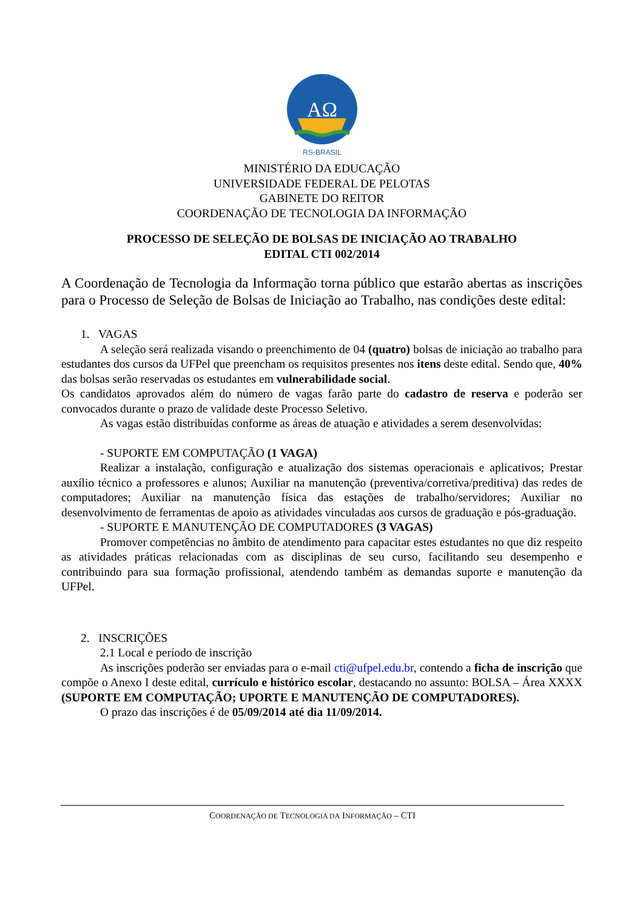AΩ
RS-BRASIL
MINISTÉRIO DA EDUCAÇÃO
UNIVERSIDADE FEDERAL DE PELOTAS
GABINETE DO REITOR
COORDENAÇÃO DE TECNOLOGIA DA INFORMAÇÃO
PROCESSO DE SELEÇÃO DE BOLSAS DE INICIAÇÃO AO TRABALHO
EDITAL CTI 002/2014
A Coordenação de Tecnologia da Informação torna público que estarão abertas as inscrições para o Processo de Seleção de Bolsas de Iniciação ao Trabalho, nas condições deste edital:
1. VAGAS
A seleção será realizada visando o preenchimento de 04 (quatro) bolsas de iniciação ao trabalho para estudantes dos cursos da UFPel que preencham os requisitos presentes nos itens deste edital. Sendo que, 40% das bolsas serão reservadas os estudantes em vulnerabilidade social.
Os candidatos aprovados além do número de vagas farão parte do cadastro de reserva e poderão ser convocados durante o prazo de validade deste Processo Seletivo.
As vagas estão distribuídas conforme as áreas de atuação e atividades a serem desenvolvidas:
- SUPORTE EM COMPUTAÇÃO (1 VAGA)
Realizar a instalação, configuração e atualização dos sistemas operacionais e aplicativos; Prestar auxílio técnico a professores e alunos; Auxiliar na manutenção (preventiva/corretiva/preditiva) das redes de computadores; Auxiliar na manutenção física das estações de trabalho/servidores; Auxiliar no desenvolvimento de ferramentas de apoio as atividades vinculadas aos cursos de graduação e pós-graduação.
- SUPORTE E MANUTENÇÃO DE COMPUTADORES (3 VAGAS)
Promover competências no âmbito de atendimento para capacitar estes estudantes no que diz respeito as atividades práticas relacionadas com as disciplinas de seu curso, facilitando seu desempenho e contribuindo para sua formação profissional, atendendo também as demandas suporte e manutenção da UFPel.
2. INSCRIÇÕES
2.1 Local e período de inscrição
As inscrições poderão ser enviadas para o e-mail cti@ufpel.edu.br, contendo a ficha de inscrição que compõe o Anexo I deste edital, currículo e histórico escolar, destacando no assunto: BOLSA – Área XXXX (SUPORTE EM COMPUTAÇÃO; UPORTE E MANUTENÇÃO DE COMPUTADORES).
O prazo das inscrições é de 05/09/2014 até dia 11/09/2014.
COORDENAÇÃO DE TECNOLOGIA DA INFORMAÇÃO – CTI